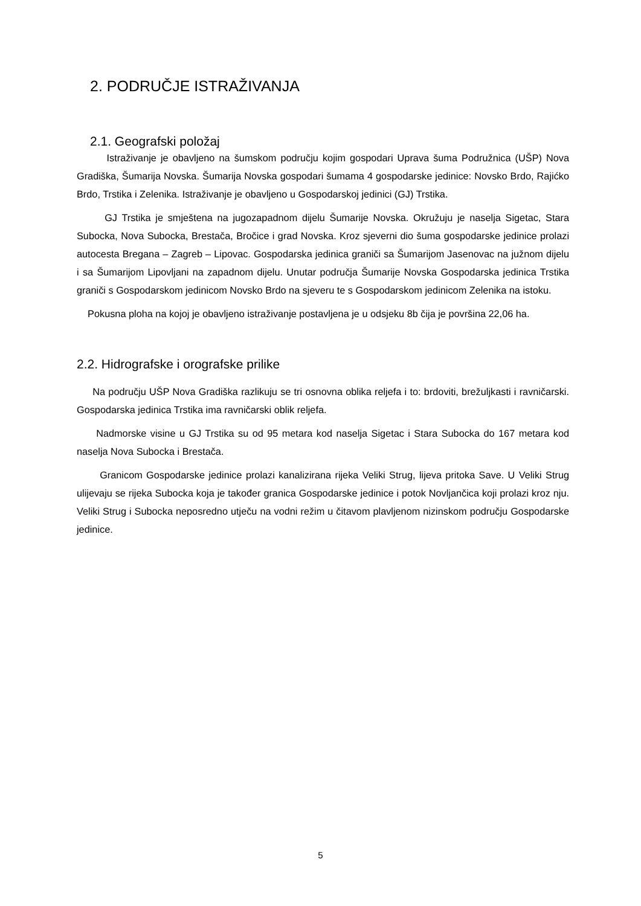2. PODRUČJE ISTRAŽIVANJA
2.1. Geografski položaj
Istraživanje je obavljeno na šumskom području kojim gospodari Uprava šuma Podružnica (UŠP) Nova Gradiška, Šumarija Novska. Šumarija Novska gospodari šumama 4 gospodarske jedinice: Novsko Brdo, Rajićko Brdo, Trstika i Zelenika. Istraživanje je obavljeno u Gospodarskoj jedinici (GJ) Trstika.
GJ Trstika je smještena na jugozapadnom dijelu Šumarije Novska. Okružuju je naselja Sigetac, Stara Subocka, Nova Subocka, Brestača, Bročice i grad Novska. Kroz sjeverni dio šuma gospodarske jedinice prolazi autocesta Bregana – Zagreb – Lipovac. Gospodarska jedinica graniči sa Šumarijom Jasenovac na južnom dijelu i sa Šumarijom Lipovljani na zapadnom dijelu. Unutar područja Šumarije Novska Gospodarska jedinica Trstika graniči s Gospodarskom jedinicom Novsko Brdo na sjeveru te s Gospodarskom jedinicom Zelenika na istoku.
Pokusna ploha na kojoj je obavljeno istraživanje postavljena je u odsjeku 8b čija je površina 22,06 ha.
2.2. Hidrografske i orografske prilike
Na području UŠP Nova Gradiška razlikuju se tri osnovna oblika reljefa i to: brdoviti, brežuljkasti i ravničarski. Gospodarska jedinica Trstika ima ravničarski oblik reljefa.
Nadmorske visine u GJ Trstika su od 95 metara kod naselja Sigetac i Stara Subocka do 167 metara kod naselja Nova Subocka i Brestača.
Granicom Gospodarske jedinice prolazi kanalizirana rijeka Veliki Strug, lijeva pritoka Save. U Veliki Strug ulijevaju se rijeka Subocka koja je također granica Gospodarske jedinice i potok Novljančica koji prolazi kroz nju. Veliki Strug i Subocka neposredno utječu na vodni režim u čitavom plavljenom nizinskom području Gospodarske jedinice.
5